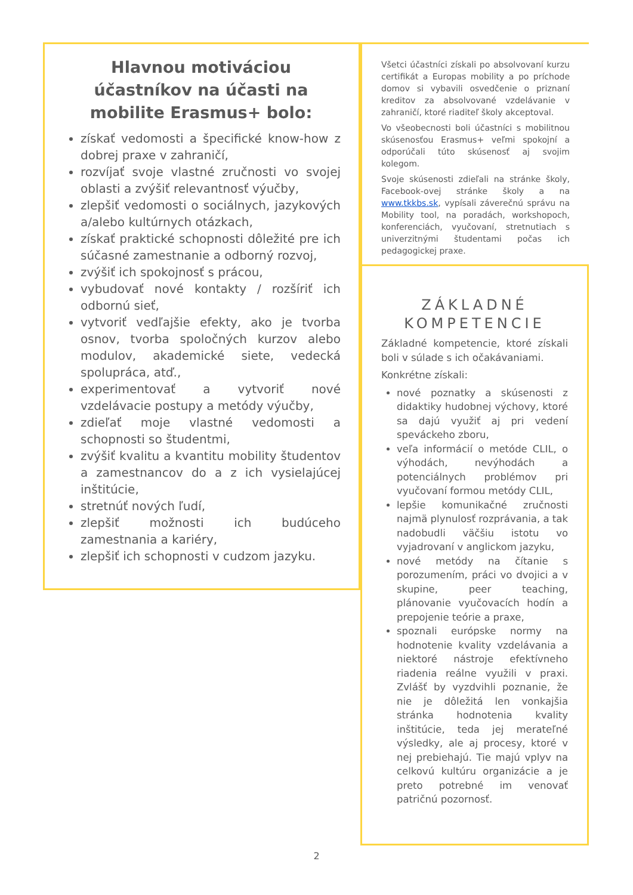Hlavnou motiváciou účastníkov na účasti na mobilite Erasmus+ bolo:
získať vedomosti a špecifické know-how z dobrej praxe v zahraničí,
rozvíjať svoje vlastné zručnosti vo svojej oblasti a zvýšiť relevantnosť výučby,
zlepšiť vedomosti o sociálnych, jazykových a/alebo kultúrnych otázkach,
získať praktické schopnosti dôležité pre ich súčasné zamestnanie a odborný rozvoj,
zvýšiť ich spokojnosť s prácou,
vybudovať nové kontakty / rozšíriť ich odbornú sieť,
vytvoriť vedľajšie efekty, ako je tvorba osnov, tvorba spoločných kurzov alebo modulov, akademické siete, vedecká spolupráca, atď.,
experimentovať a vytvoriť nové vzdelávacie postupy a metódy výučby,
zdieľať moje vlastné vedomosti a schopnosti so študentmi,
zvýšiť kvalitu a kvantitu mobility študentov a zamestnancov do a z ich vysielajúcej inštitúcie,
stretnúť nových ľudí,
zlepšiť možnosti ich budúceho zamestnania a kariéry,
zlepšiť ich schopnosti v cudzom jazyku.
Všetci účastníci získali po absolvovaní kurzu certifikát a Europas mobility a po príchode domov si vybavili osvedčenie o priznaní kreditov za absolvované vzdelávanie v zahraničí, ktoré riaditeľ školy akceptoval.
Vo všeobecnosti boli účastníci s mobilitnou skúsenosťou Erasmus+ veľmi spokojní a odporúčali túto skúsenosť aj svojim kolegom.
Svoje skúsenosti zdieľali na stránke školy, Facebook-ovej stránke školy a na www.tkkbs.sk, vypísali záverečnú správu na Mobility tool, na poradách, workshopoch, konferenciách, vyučovaní, stretnutiach s univerzitnými študentami počas ich pedagogickej praxe.
ZÁKLADNÉ KOMPETENCIE
Základné kompetencie, ktoré získali boli v súlade s ich očakávaniami.
Konkrétne získali:
nové poznatky a skúsenosti z didaktiky hudobnej výchovy, ktoré sa dajú využiť aj pri vedení speváckeho zboru,
veľa informácií o metóde CLIL, o výhodách, nevýhodách a potenciálnych problémov pri vyučovaní formou metódy CLIL,
lepšie komunikačné zručnosti najmä plynulosť rozprávania, a tak nadobudli väčšiu istotu vo vyjadrovaní v anglickom jazyku,
nové metódy na čítanie s porozumením, práci vo dvojici a v skupine, peer teaching, plánovanie vyučovacích hodín a prepojenie teórie a praxe,
spoznali európske normy na hodnotenie kvality vzdelávania a niektoré nástroje efektívneho riadenia reálne využili v praxi. Zvlášť by vyzdvihli poznanie, že nie je dôležitá len vonkajšia stránka hodnotenia kvality inštitúcie, teda jej merateľné výsledky, ale aj procesy, ktoré v nej prebiehajú. Tie majú vplyv na celkovú kultúru organizácie a je preto potrebné im venovať patričnú pozornosť.
2